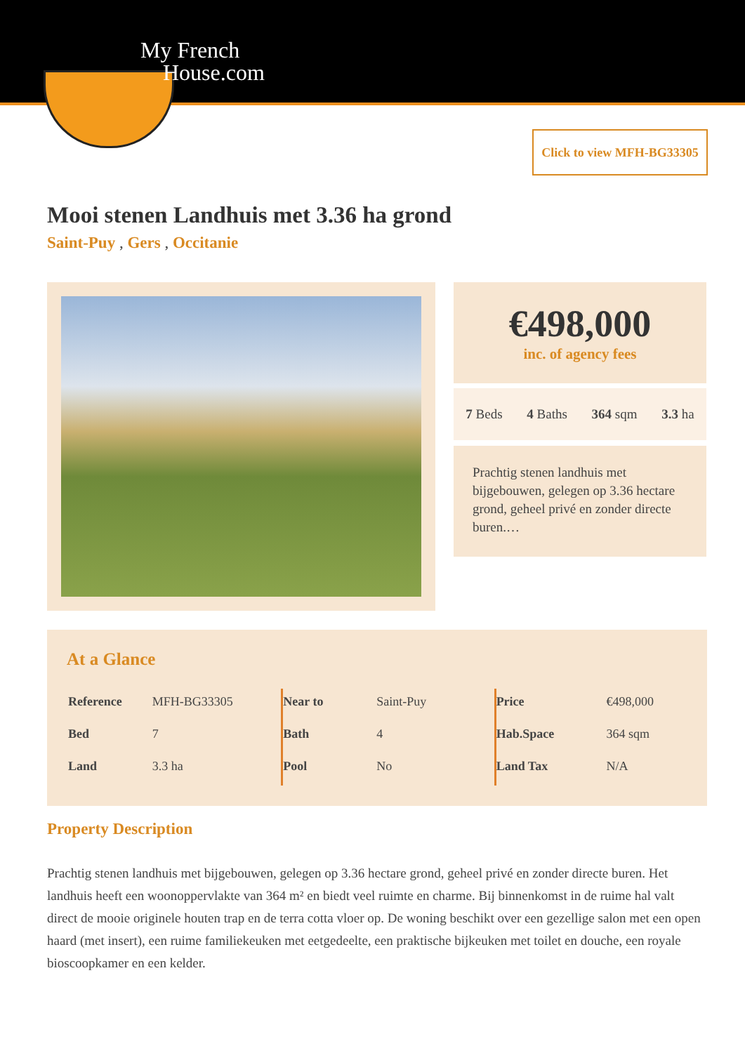My French
House.com
Click to view MFH-BG33305
Mooi stenen Landhuis met 3.36 ha grond
Saint-Puy , Gers , Occitanie
€498,000
inc. of agency fees
7 Beds 4 Baths 364 sqm 3.3 ha
Prachtig stenen landhuis met bijgebouwen, gelegen op 3.36 hectare grond, geheel privé en zonder directe buren.…
At a Glance
| Reference | MFH-BG33305 |
| Bed | 7 |
| Land | 3.3 ha |
| Near to | Saint-Puy |
| Bath | 4 |
| Pool | No |
| Price | €498,000 |
| Hab.Space | 364 sqm |
| Land Tax | N/A |
Property Description
Prachtig stenen landhuis met bijgebouwen, gelegen op 3.36 hectare grond, geheel privé en zonder directe buren. Het landhuis heeft een woonoppervlakte van 364 m² en biedt veel ruimte en charme. Bij binnenkomst in de ruime hal valt direct de mooie originele houten trap en de terra cotta vloer op. De woning beschikt over een gezellige salon met een open haard (met insert), een ruime familiekeuken met eetgedeelte, een praktische bijkeuken met toilet en douche, een royale bioscoopkamer en een kelder.